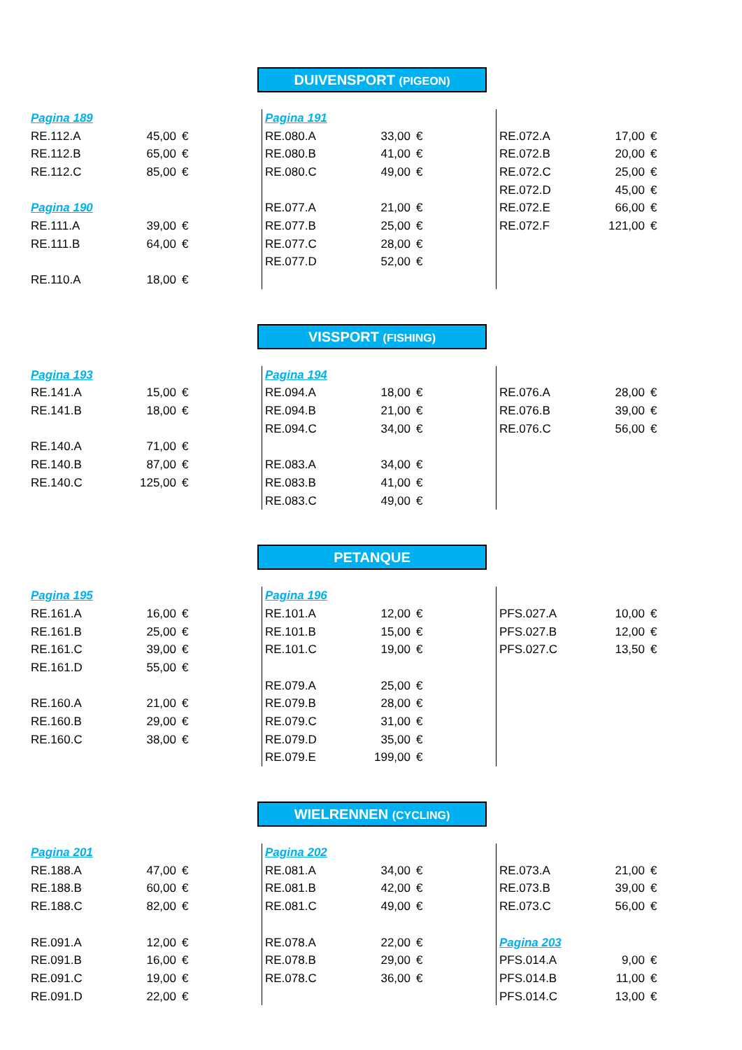DUIVENSPORT (PIGEON)
| Pagina 189 | | | Pagina 191 | | | | | |
| RE.112.A | 45,00 | € | RE.080.A | 33,00 | € | RE.072.A | 17,00 | € |
| RE.112.B | 65,00 | € | RE.080.B | 41,00 | € | RE.072.B | 20,00 | € |
| RE.112.C | 85,00 | € | RE.080.C | 49,00 | € | RE.072.C | 25,00 | € |
| | | | | | | RE.072.D | 45,00 | € |
| Pagina 190 | | | RE.077.A | 21,00 | € | RE.072.E | 66,00 | € |
| RE.111.A | 39,00 | € | RE.077.B | 25,00 | € | RE.072.F | 121,00 | € |
| RE.111.B | 64,00 | € | RE.077.C | 28,00 | € | | | |
| | | | RE.077.D | 52,00 | € | | | |
| RE.110.A | 18,00 | € | | | | | | |
VISSPORT (FISHING)
| Pagina 193 | | | Pagina 194 | | | | | |
| RE.141.A | 15,00 | € | RE.094.A | 18,00 | € | RE.076.A | 28,00 | € |
| RE.141.B | 18,00 | € | RE.094.B | 21,00 | € | RE.076.B | 39,00 | € |
| | | | RE.094.C | 34,00 | € | RE.076.C | 56,00 | € |
| RE.140.A | 71,00 | € | | | | | | |
| RE.140.B | 87,00 | € | RE.083.A | 34,00 | € | | | |
| RE.140.C | 125,00 | € | RE.083.B | 41,00 | € | | | |
| | | | RE.083.C | 49,00 | € | | | |
PETANQUE
| Pagina 195 | | | Pagina 196 | | | | | |
| RE.161.A | 16,00 | € | RE.101.A | 12,00 | € | PFS.027.A | 10,00 | € |
| RE.161.B | 25,00 | € | RE.101.B | 15,00 | € | PFS.027.B | 12,00 | € |
| RE.161.C | 39,00 | € | RE.101.C | 19,00 | € | PFS.027.C | 13,50 | € |
| RE.161.D | 55,00 | € | | | | | | |
| | | | RE.079.A | 25,00 | € | | | |
| RE.160.A | 21,00 | € | RE.079.B | 28,00 | € | | | |
| RE.160.B | 29,00 | € | RE.079.C | 31,00 | € | | | |
| RE.160.C | 38,00 | € | RE.079.D | 35,00 | € | | | |
| | | | RE.079.E | 199,00 | € | | | |
WIELRENNEN (CYCLING)
| Pagina 201 | | | Pagina 202 | | | | | |
| RE.188.A | 47,00 | € | RE.081.A | 34,00 | € | RE.073.A | 21,00 | € |
| RE.188.B | 60,00 | € | RE.081.B | 42,00 | € | RE.073.B | 39,00 | € |
| RE.188.C | 82,00 | € | RE.081.C | 49,00 | € | RE.073.C | 56,00 | € |
| RE.091.A | 12,00 | € | RE.078.A | 22,00 | € | Pagina 203 | | |
| RE.091.B | 16,00 | € | RE.078.B | 29,00 | € | PFS.014.A | 9,00 | € |
| RE.091.C | 19,00 | € | RE.078.C | 36,00 | € | PFS.014.B | 11,00 | € |
| RE.091.D | 22,00 | € | | | | PFS.014.C | 13,00 | € |